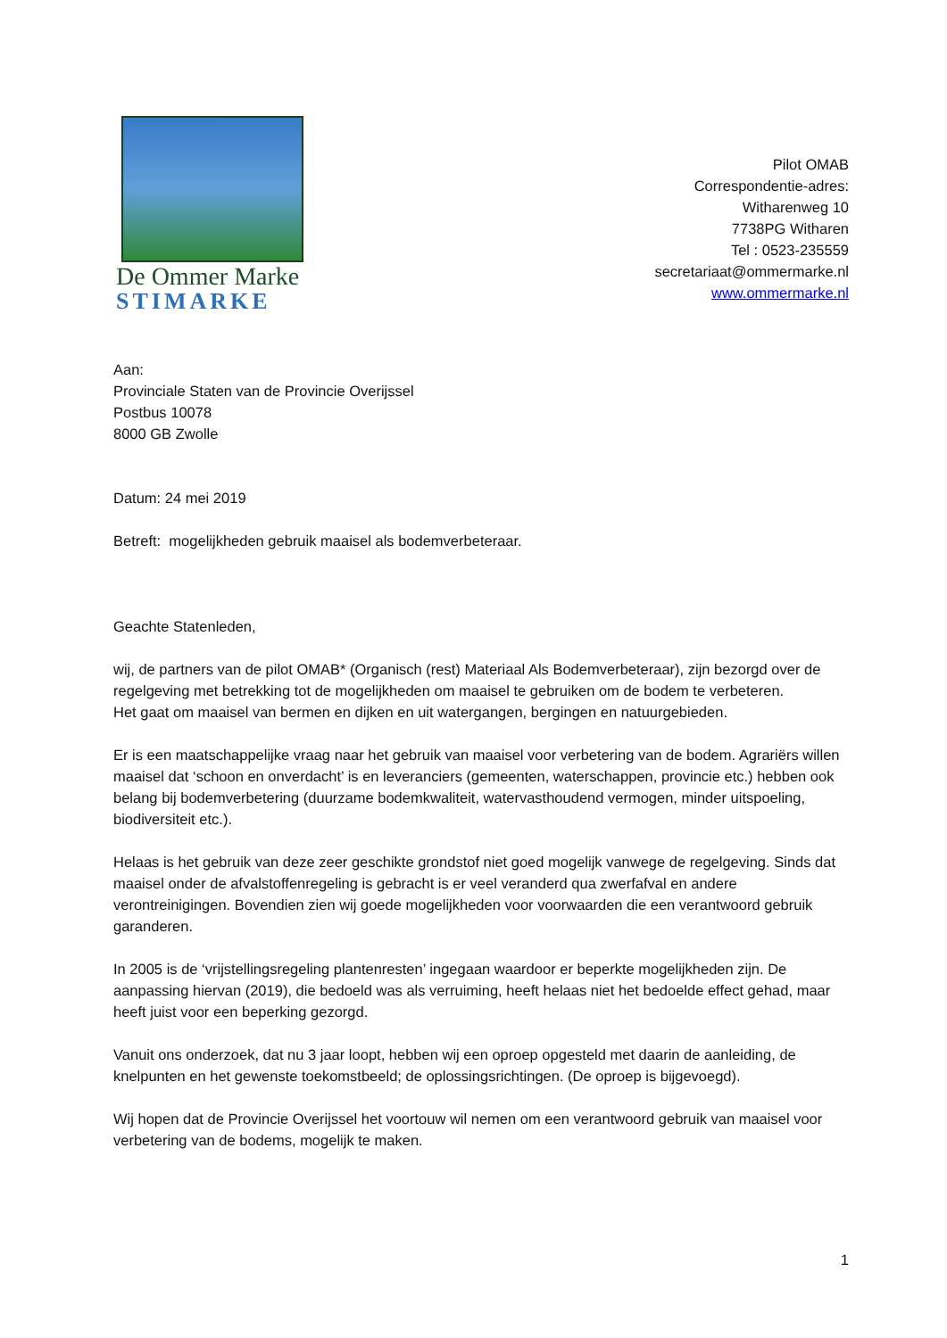De Ommer Marke
STIMARKE
Pilot OMAB
Correspondentie-adres:
Witharenweg 10
7738PG Witharen
Tel : 0523-235559
secretariaat@ommermarke.nl
www.ommermarke.nl
Aan:
Provinciale Staten van de Provincie Overijssel
Postbus 10078
8000 GB Zwolle
Datum: 24 mei 2019
Betreft: mogelijkheden gebruik maaisel als bodemverbeteraar.
Geachte Statenleden,
wij, de partners van de pilot OMAB* (Organisch (rest) Materiaal Als Bodemverbeteraar), zijn bezorgd over de regelgeving met betrekking tot de mogelijkheden om maaisel te gebruiken om de bodem te verbeteren.
Het gaat om maaisel van bermen en dijken en uit watergangen, bergingen en natuurgebieden.
Er is een maatschappelijke vraag naar het gebruik van maaisel voor verbetering van de bodem. Agrariërs willen maaisel dat ‘schoon en onverdacht’ is en leveranciers (gemeenten, waterschappen, provincie etc.) hebben ook belang bij bodemverbetering (duurzame bodemkwaliteit, watervasthoudend vermogen, minder uitspoeling, biodiversiteit etc.).
Helaas is het gebruik van deze zeer geschikte grondstof niet goed mogelijk vanwege de regelgeving. Sinds dat maaisel onder de afvalstoffenregeling is gebracht is er veel veranderd qua zwerfafval en andere verontreinigingen. Bovendien zien wij goede mogelijkheden voor voorwaarden die een verantwoord gebruik garanderen.
In 2005 is de ‘vrijstellingsregeling plantenresten’ ingegaan waardoor er beperkte mogelijkheden zijn. De aanpassing hiervan (2019), die bedoeld was als verruiming, heeft helaas niet het bedoelde effect gehad, maar heeft juist voor een beperking gezorgd.
Vanuit ons onderzoek, dat nu 3 jaar loopt, hebben wij een oproep opgesteld met daarin de aanleiding, de knelpunten en het gewenste toekomstbeeld; de oplossingsrichtingen. (De oproep is bijgevoegd).
Wij hopen dat de Provincie Overijssel het voortouw wil nemen om een verantwoord gebruik van maaisel voor verbetering van de bodems, mogelijk te maken.
1